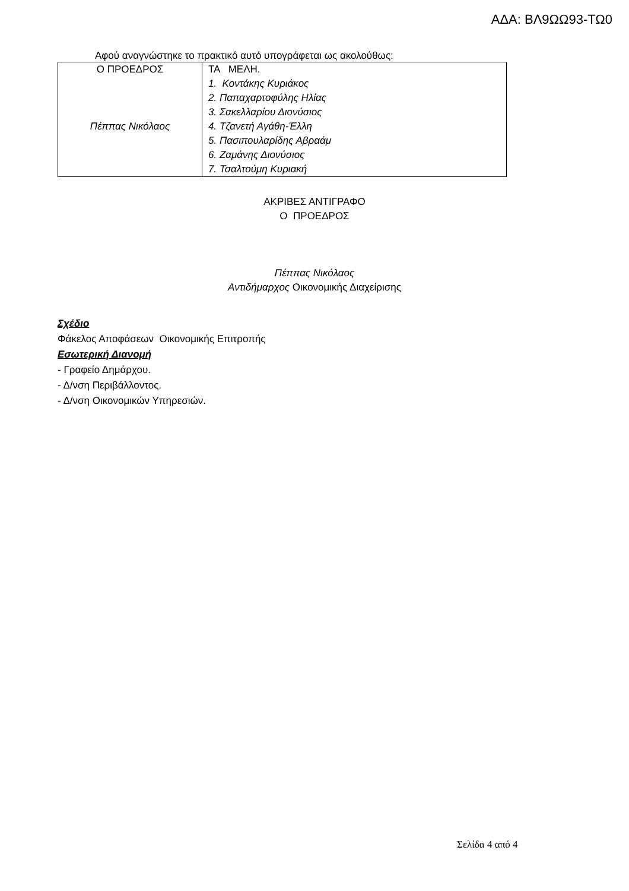ΑΔΑ: ΒΛ9ΩΩ93-ΤΩ0
Αφού αναγνώστηκε το πρακτικό αυτό υπογράφεται ως ακολούθως:
| Ο ΠΡΟΕΔΡΟΣ Πέππας Νικόλαος | ΤΑ ΜΕΛΗ. 1. Κοντάκης Κυριάκος 2. Παπαχαρτοφύλης Ηλίας 3. Σακελλαρίου Διονύσιος 4. Τζανετή Αγάθη-Έλλη 5. Πασιπουλαρίδης Αβραάμ 6. Ζαμάνης Διονύσιος 7. Τσαλτούμη Κυριακή |
ΑΚΡΙΒΕΣ ΑΝΤΙΓΡΑΦΟ
Ο ΠΡΟΕΔΡΟΣ
Πέππας Νικόλαος
Αντιδήμαρχος Οικονομικής Διαχείρισης
Σχέδιο
Φάκελος Αποφάσεων Οικονομικής Επιτροπής
Εσωτερική Διανομή
- Γραφείο Δημάρχου.
- Δ/νση Περιβάλλοντος.
- Δ/νση Οικονομικών Υπηρεσιών.
Σελίδα 4 από 4